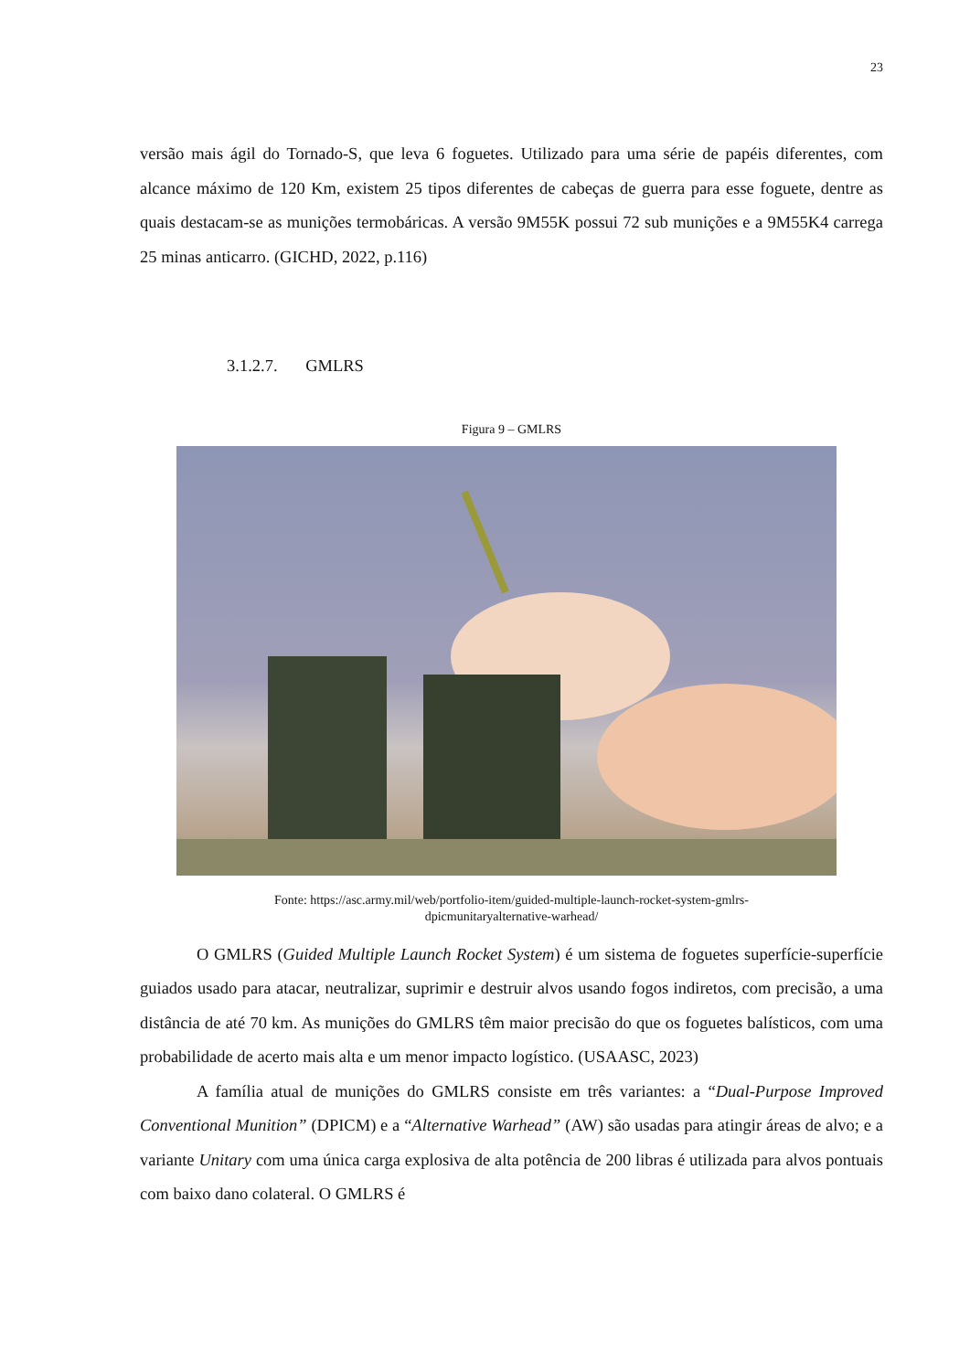23
versão mais ágil do Tornado-S, que leva 6 foguetes. Utilizado para uma série de papéis diferentes, com alcance máximo de 120 Km, existem 25 tipos diferentes de cabeças de guerra para esse foguete, dentre as quais destacam-se as munições termobáricas. A versão 9M55K possui 72 sub munições e a 9M55K4 carrega 25 minas anticarro. (GICHD, 2022, p.116)
3.1.2.7. GMLRS
Figura 9 – GMLRS
Fonte: https://asc.army.mil/web/portfolio-item/guided-multiple-launch-rocket-system-gmlrs-
dpicmunitaryalternative-warhead/
O GMLRS (Guided Multiple Launch Rocket System) é um sistema de foguetes superfície-superfície guiados usado para atacar, neutralizar, suprimir e destruir alvos usando fogos indiretos, com precisão, a uma distância de até 70 km. As munições do GMLRS têm maior precisão do que os foguetes balísticos, com uma probabilidade de acerto mais alta e um menor impacto logístico. (USAASC, 2023)
A família atual de munições do GMLRS consiste em três variantes: a “Dual-Purpose Improved Conventional Munition” (DPICM) e a “Alternative Warhead” (AW) são usadas para atingir áreas de alvo; e a variante Unitary com uma única carga explosiva de alta potência de 200 libras é utilizada para alvos pontuais com baixo dano colateral. O GMLRS é